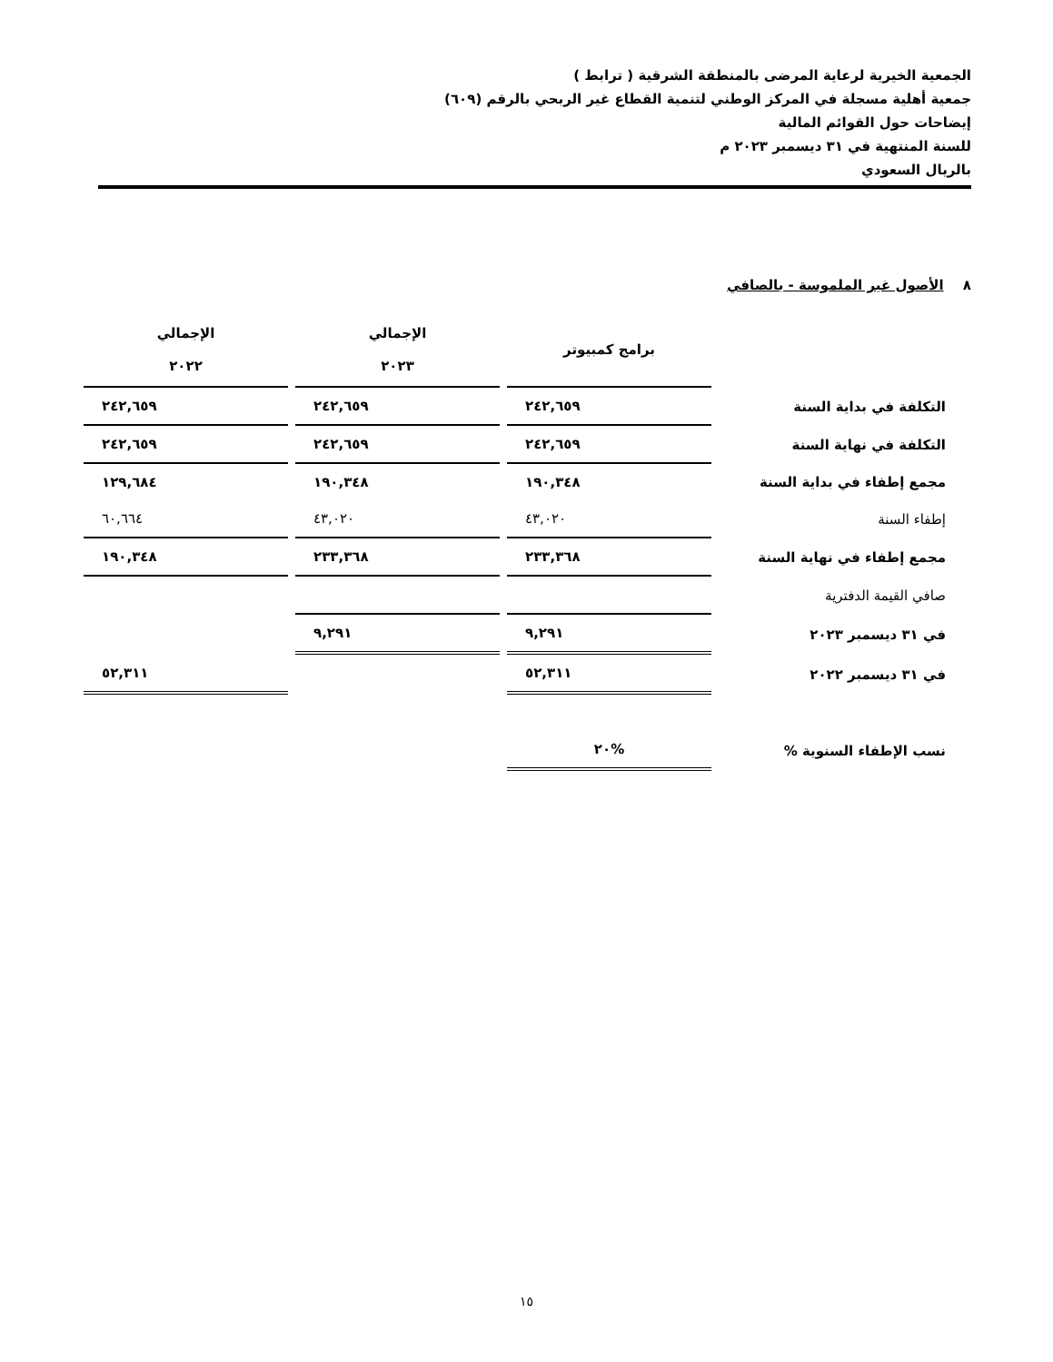الجمعية الخيرية لرعاية المرضى بالمنطقة الشرقية ( ترابط )
جمعية أهلية مسجلة في المركز الوطني لتنمية القطاع غير الربحي بالرقم (٦٠٩)
إيضاحات حول القوائم المالية
للسنة المنتهية في ٣١ ديسمبر ٢٠٢٣ م
بالريال السعودي
٨ الأصول غير الملموسة - بالصافي
| | برامج كمبيوتر | الإجمالي ٢٠٢٣ | الإجمالي ٢٠٢٢ |
| --- | --- | --- | --- |
| التكلفة في بداية السنة | ٢٤٢,٦٥٩ | ٢٤٢,٦٥٩ | ٢٤٢,٦٥٩ |
| التكلفة في نهاية السنة | ٢٤٢,٦٥٩ | ٢٤٢,٦٥٩ | ٢٤٢,٦٥٩ |
| مجمع إطفاء في بداية السنة | ١٩٠,٣٤٨ | ١٩٠,٣٤٨ | ١٢٩,٦٨٤ |
| إطفاء السنة | ٤٣,٠٢٠ | ٤٣,٠٢٠ | ٦٠,٦٦٤ |
| مجمع إطفاء في نهاية السنة | ٢٣٣,٣٦٨ | ٢٣٣,٣٦٨ | ١٩٠,٣٤٨ |
| صافي القيمة الدفترية | | | |
| في ٣١ ديسمبر ٢٠٢٣ | ٩,٢٩١ | ٩,٢٩١ | |
| في ٣١ ديسمبر ٢٠٢٢ | ٥٢,٣١١ | | ٥٢,٣١١ |
| نسب الإطفاء السنوية % | %٢٠ | | |
١٥